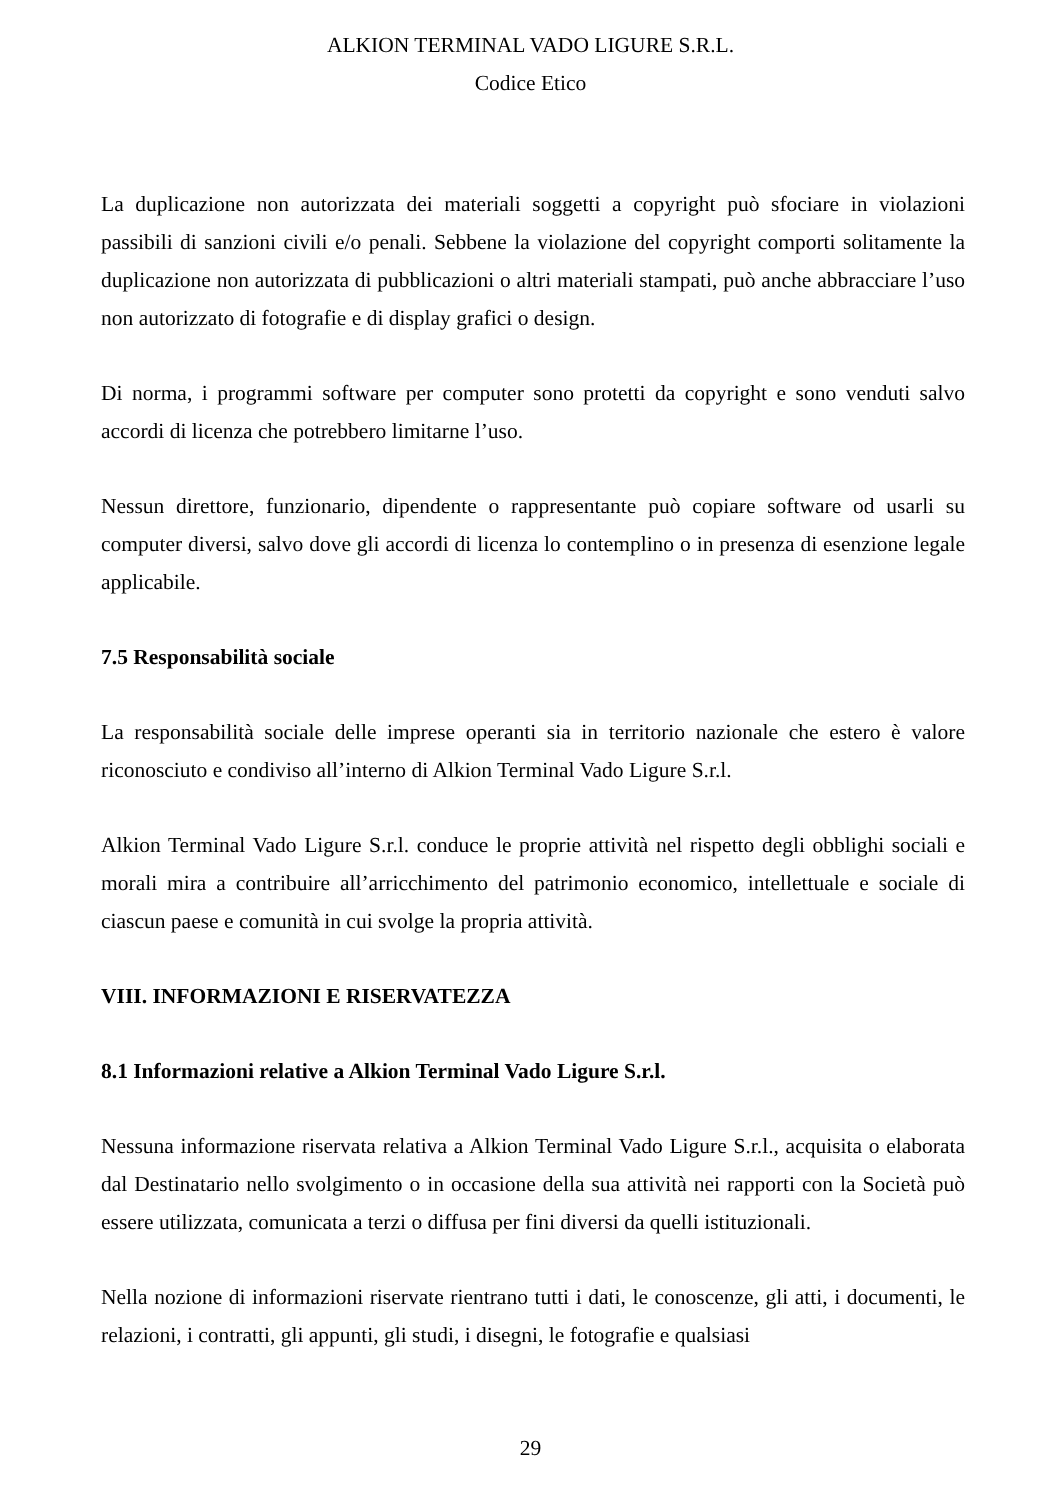ALKION TERMINAL VADO LIGURE S.R.L.
Codice Etico
La duplicazione non autorizzata dei materiali soggetti a copyright può sfociare in violazioni passibili di sanzioni civili e/o penali. Sebbene la violazione del copyright comporti solitamente la duplicazione non autorizzata di pubblicazioni o altri materiali stampati, può anche abbracciare l’uso non autorizzato di fotografie e di display grafici o design.
Di norma, i programmi software per computer sono protetti da copyright e sono venduti salvo accordi di licenza che potrebbero limitarne l’uso.
Nessun direttore, funzionario, dipendente o rappresentante può copiare software od usarli su computer diversi, salvo dove gli accordi di licenza lo contemplino o in presenza di esenzione legale applicabile.
7.5 Responsabilità sociale
La responsabilità sociale delle imprese operanti sia in territorio nazionale che estero è valore riconosciuto e condiviso all’interno di Alkion Terminal Vado Ligure S.r.l.
Alkion Terminal Vado Ligure S.r.l. conduce le proprie attività nel rispetto degli obblighi sociali e morali mira a contribuire all’arricchimento del patrimonio economico, intellettuale e sociale di ciascun paese e comunità in cui svolge la propria attività.
VIII. INFORMAZIONI E RISERVATEZZA
8.1 Informazioni relative a Alkion Terminal Vado Ligure S.r.l.
Nessuna informazione riservata relativa a Alkion Terminal Vado Ligure S.r.l., acquisita o elaborata dal Destinatario nello svolgimento o in occasione della sua attività nei rapporti con la Società può essere utilizzata, comunicata a terzi o diffusa per fini diversi da quelli istituzionali.
Nella nozione di informazioni riservate rientrano tutti i dati, le conoscenze, gli atti, i documenti, le relazioni, i contratti, gli appunti, gli studi, i disegni, le fotografie e qualsiasi
29